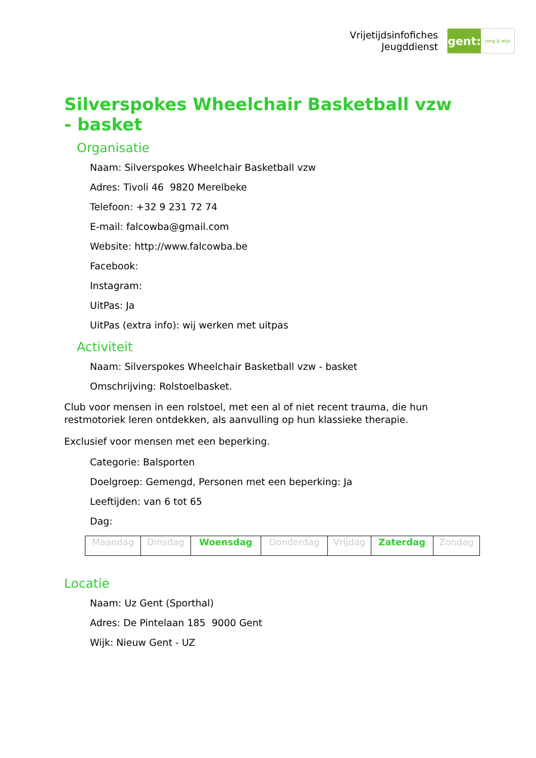Vrijetijdsinfofiches
Jeugddienst
gent:
jong & wijs
Silverspokes Wheelchair Basketball vzw - basket
Organisatie
Naam: Silverspokes Wheelchair Basketball vzw
Adres: Tivoli 46 9820 Merelbeke
Telefoon: +32 9 231 72 74
E-mail: falcowba@gmail.com
Website: http://www.falcowba.be
Facebook:
Instagram:
UitPas: Ja
UitPas (extra info): wij werken met uitpas
Activiteit
Naam: Silverspokes Wheelchair Basketball vzw - basket
Omschrijving: Rolstoelbasket.
Club voor mensen in een rolstoel, met een al of niet recent trauma, die hun restmotoriek leren ontdekken, als aanvulling op hun klassieke therapie.
Exclusief voor mensen met een beperking.
Categorie: Balsporten
Doelgroep: Gemengd, Personen met een beperking: Ja
Leeftijden: van 6 tot 65
Dag:
| Maandag | Dinsdag | Woensdag | Donderdag | Vrijdag | Zaterdag | Zondag |
Locatie
Naam: Uz Gent (Sporthal)
Adres: De Pintelaan 185 9000 Gent
Wijk: Nieuw Gent - UZ